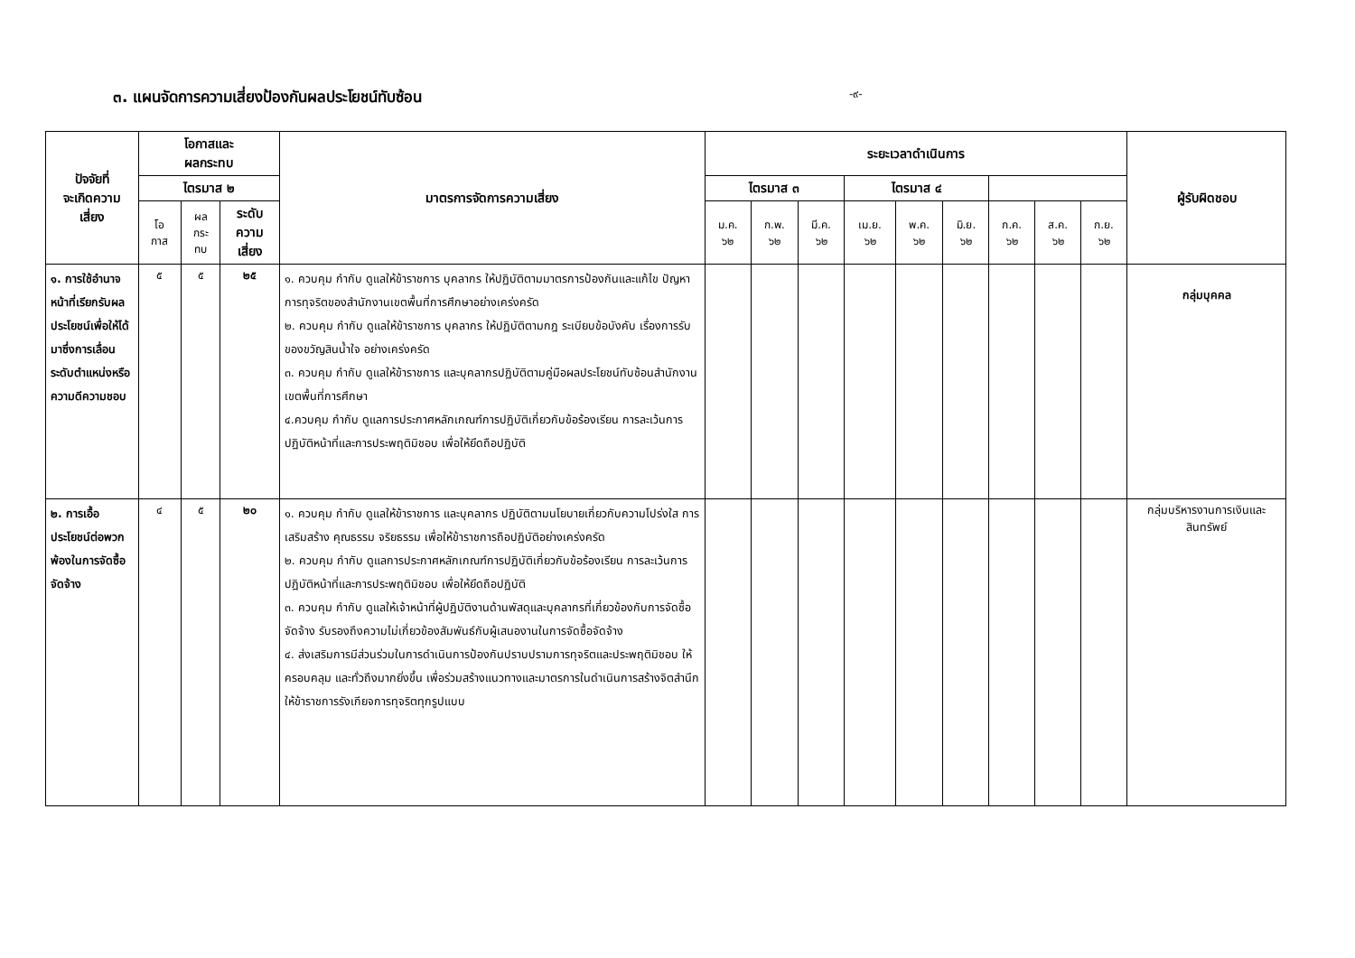๓. แผนจัดการความเสี่ยงป้องกันผลประโยชน์ทับซ้อน
-๙-
| ปัจจัยที่ จะเกิดความ เสี่ยง | โอกาสและ ผลกระทบ | | | มาตรการจัดการความเสี่ยง | ระยะเวลาดำเนินการ | | | | | | | | | ผู้รับผิดชอบ |
| --- | --- | --- | --- | --- | --- | --- | --- | --- | --- | --- | --- | --- | --- | --- |
| | | | | | ไตรมาส ๒ | | | ไตรมาส ๓ | | | ไตรมาส ๔ | | | |
| | โอ กาส | ผล กระ ทบ | ระดับ ความ เสี่ยง | | ม.ค. ๖๒ | ก.พ. ๖๒ | มี.ค. ๖๒ | เม.ย. ๖๒ | พ.ค. ๖๒ | มิ.ย. ๖๒ | ก.ค. ๖๒ | ส.ค. ๖๒ | ก.ย. ๖๒ | |
| ๑. การใช้อำนาจหน้าที่เรียกรับผลประโยชน์เพื่อให้ได้มาซึ่งการเลื่อนระดับตำแหน่งหรือความดีความชอบ | ๕ | ๕ | ๒๕ | ๑. ควบคุม กำกับ ดูแลให้ข้าราชการ บุคลากร ให้ปฏิบัติตามมาตรการป้องกันและแก้ไข ปัญหาการทุจริตของสำนักงานเขตพื้นที่การศึกษาอย่างเคร่งครัด ๒. ควบคุม กำกับ ดูแลให้ข้าราชการ บุคลากร ให้ปฏิบัติตามกฎ ระเบียบข้อบังคับ เรื่องการรับของขวัญสินน้ำใจ อย่างเคร่งครัด ๓. ควบคุม กำกับ ดูแลให้ข้าราชการ และบุคลากรปฏิบัติตามคู่มือผลประโยชน์ทับซ้อนสำนักงานเขตพื้นที่การศึกษา ๔.ควบคุม กำกับ ดูแลการประกาศหลักเกณฑ์การปฏิบัติเกี่ยวกับข้อร้องเรียน การละเว้นการปฏิบัติหน้าที่และการประพฤติมิชอบ เพื่อให้ยึดถือปฏิบัติ | | | | | | | | | | กลุ่มบุคคล |
| ๒. การเอื้อประโยชน์ต่อพวกพ้องในการจัดซื้อจัดจ้าง | ๔ | ๕ | ๒๐ | ๑. ควบคุม กำกับ ดูแลให้ข้าราชการ และบุคลากร ปฏิบัติตามนโยบายเกี่ยวกับความโปร่งใส การเสริมสร้าง คุณธรรม จริยธรรม เพื่อให้ข้าราชการถือปฏิบัติอย่างเคร่งครัด ๒. ควบคุม กำกับ ดูแลการประกาศหลักเกณฑ์การปฏิบัติเกี่ยวกับข้อร้องเรียน การละเว้นการปฏิบัติหน้าที่และการประพฤติมิชอบ เพื่อให้ยึดถือปฏิบัติ ๓. ควบคุม กำกับ ดูแลให้เจ้าหน้าที่ผู้ปฏิบัติงานด้านพัสดุและบุคลากรที่เกี่ยวข้องกับการจัดซื้อจัดจ้าง รับรองถึงความไม่เกี่ยวข้องสัมพันธ์กับผู้เสนองานในการจัดซื้อจัดจ้าง ๔. ส่งเสริมการมีส่วนร่วมในการดำเนินการป้องกันปราบปรามการทุจริตและประพฤติมิชอบ ให้ครอบคลุม และทั่วถึงมากยิ่งขึ้น เพื่อร่วมสร้างแนวทางและมาตรการในดำเนินการสร้างจิตสำนึกให้ข้าราชการรังเกียจการทุจริตทุกรูปแบบ | | | | | | | | | | กลุ่มบริหารงานการเงินและสินทรัพย์ |